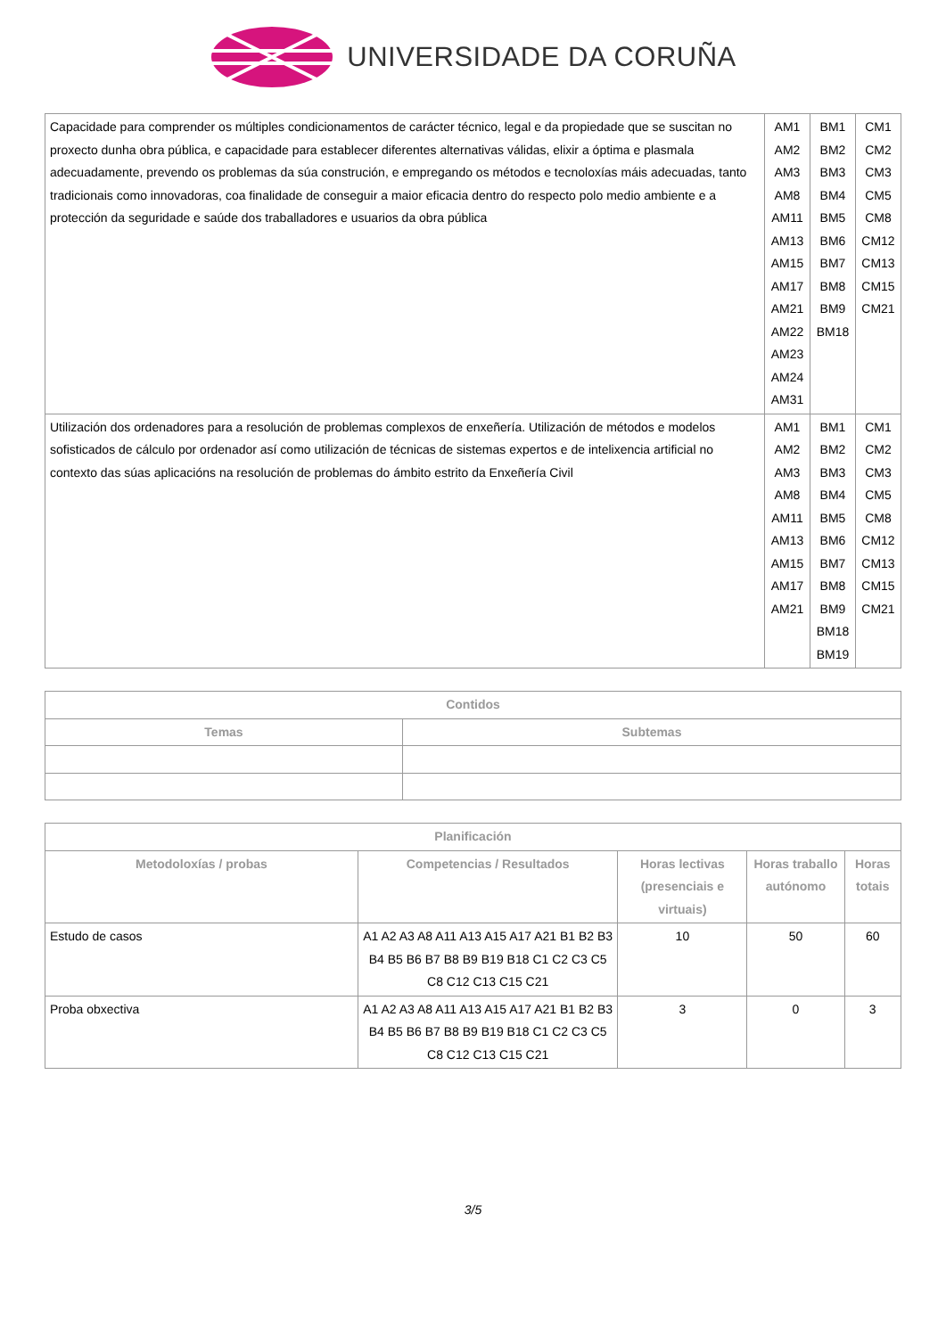UNIVERSIDADE DA CORUÑA
| Capacidade para comprender os múltiples condicionamentos de carácter técnico, legal e da propiedade que se suscitan no proxecto dunha obra pública, e capacidade para establecer diferentes alternativas válidas, elixir a óptima e plasmala adecuadamente, prevendo os problemas da súa construción, e empregando os métodos e tecnoloxías máis adecuadas, tanto tradicionais como innovadoras, coa finalidade de conseguir a maior eficacia dentro do respecto polo medio ambiente e a protección da seguridade e saúde dos traballadores e usuarios da obra pública | AM1 AM2 AM3 AM8 AM11 AM13 AM15 AM17 AM21 AM22 AM23 AM24 AM31 | BM1 BM2 BM3 BM4 BM5 BM6 BM7 BM8 BM9 BM18 | CM1 CM2 CM3 CM5 CM8 CM12 CM13 CM15 CM21 |
| Utilización dos ordenadores para a resolución de problemas complexos de enxeñería. Utilización de métodos e modelos sofisticados de cálculo por ordenador así como utilización de técnicas de sistemas expertos e de intelixencia artificial no contexto das súas aplicacións na resolución de problemas do ámbito estrito da Enxeñería Civil | AM1 AM2 AM3 AM8 AM11 AM13 AM15 AM17 AM21 | BM1 BM2 BM3 BM4 BM5 BM6 BM7 BM8 BM9 BM18 BM19 | CM1 CM2 CM3 CM5 CM8 CM12 CM13 CM15 CM21 |
| Contidos | |
| --- | --- |
| Temas | Subtemas |
| Planificación | | | | |
| --- | --- | --- | --- | --- |
| Metodoloxías / probas | Competencias / Resultados | Horas lectivas (presenciais e virtuais) | Horas traballo autónomo | Horas totais |
| Estudo de casos | A1 A2 A3 A8 A11 A13 A15 A17 A21 B1 B2 B3 B4 B5 B6 B7 B8 B9 B19 B18 C1 C2 C3 C5 C8 C12 C13 C15 C21 | 10 | 50 | 60 |
| Proba obxectiva | A1 A2 A3 A8 A11 A13 A15 A17 A21 B1 B2 B3 B4 B5 B6 B7 B8 B9 B19 B18 C1 C2 C3 C5 C8 C12 C13 C15 C21 | 3 | 0 | 3 |
3/5